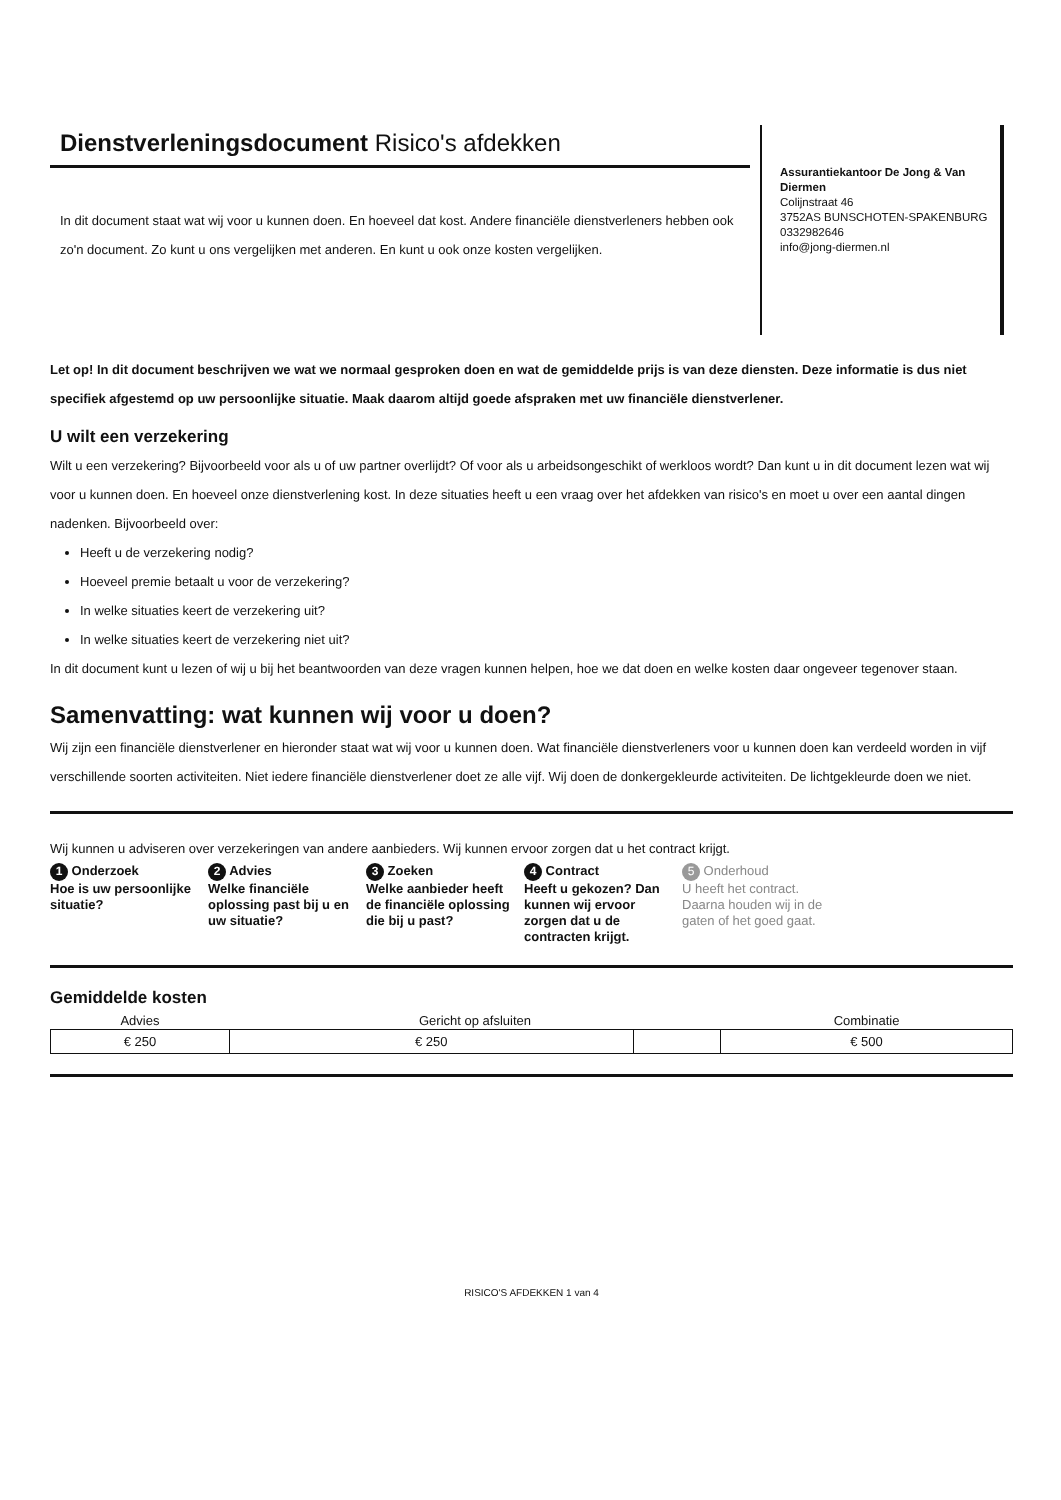Dienstverleningsdocument Risico's afdekken
In dit document staat wat wij voor u kunnen doen. En hoeveel dat kost. Andere financiële dienstverleners hebben ook zo'n document. Zo kunt u ons vergelijken met anderen. En kunt u ook onze kosten vergelijken.
Assurantiekantoor De Jong & Van Diermen
Colijnstraat 46
3752AS BUNSCHOTEN-SPAKENBURG
0332982646
info@jong-diermen.nl
Let op! In dit document beschrijven we wat we normaal gesproken doen en wat de gemiddelde prijs is van deze diensten. Deze informatie is dus niet specifiek afgestemd op uw persoonlijke situatie. Maak daarom altijd goede afspraken met uw financiële dienstverlener.
U wilt een verzekering
Wilt u een verzekering? Bijvoorbeeld voor als u of uw partner overlijdt? Of voor als u arbeidsongeschikt of werkloos wordt? Dan kunt u in dit document lezen wat wij voor u kunnen doen. En hoeveel onze dienstverlening kost. In deze situaties heeft u een vraag over het afdekken van risico's en moet u over een aantal dingen nadenken. Bijvoorbeeld over:
Heeft u de verzekering nodig?
Hoeveel premie betaalt u voor de verzekering?
In welke situaties keert de verzekering uit?
In welke situaties keert de verzekering niet uit?
In dit document kunt u lezen of wij u bij het beantwoorden van deze vragen kunnen helpen, hoe we dat doen en welke kosten daar ongeveer tegenover staan.
Samenvatting: wat kunnen wij voor u doen?
Wij zijn een financiële dienstverlener en hieronder staat wat wij voor u kunnen doen. Wat financiële dienstverleners voor u kunnen doen kan verdeeld worden in vijf verschillende soorten activiteiten. Niet iedere financiële dienstverlener doet ze alle vijf. Wij doen de donkergekleurde activiteiten. De lichtgekleurde doen we niet.
Wij kunnen u adviseren over verzekeringen van andere aanbieders. Wij kunnen ervoor zorgen dat u het contract krijgt.
1 Onderzoek
Hoe is uw persoonlijke situatie?
2 Advies
Welke financiële oplossing past bij u en uw situatie?
3 Zoeken
Welke aanbieder heeft de financiële oplossing die bij u past?
4 Contract
Heeft u gekozen? Dan kunnen wij ervoor zorgen dat u de contracten krijgt.
5 Onderhoud
U heeft het contract. Daarna houden wij in de gaten of het goed gaat.
Gemiddelde kosten
| Advies | Gericht op afsluiten | | Combinatie |
| --- | --- | --- | --- |
| € 250 | € 250 | | € 500 |
RISICO'S AFDEKKEN 1 van 4